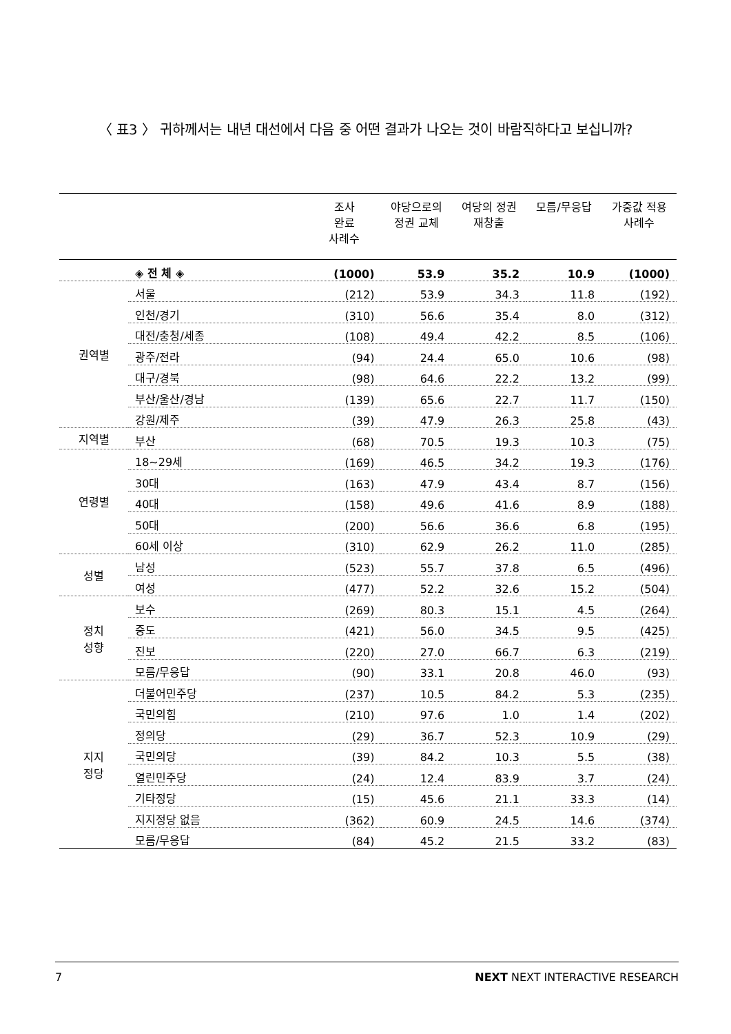〈 표3 〉 귀하께서는 내년 대선에서 다음 중 어떤 결과가 나오는 것이 바람직하다고 보십니까?
| | | 조사 완료 사례수 | 야당으로의 정권 교체 | 여당의 정권 재창출 | 모름/무응답 | 가중값 적용 사례수 |
| --- | --- | --- | --- | --- | --- | --- |
| | ◈ 전 체 ◈ | (1000) | 53.9 | 35.2 | 10.9 | (1000) |
| 권역별 | 서울 | (212) | 53.9 | 34.3 | 11.8 | (192) |
| | 인천/경기 | (310) | 56.6 | 35.4 | 8.0 | (312) |
| | 대전/충청/세종 | (108) | 49.4 | 42.2 | 8.5 | (106) |
| | 광주/전라 | (94) | 24.4 | 65.0 | 10.6 | (98) |
| | 대구/경북 | (98) | 64.6 | 22.2 | 13.2 | (99) |
| | 부산/울산/경남 | (139) | 65.6 | 22.7 | 11.7 | (150) |
| | 강원/제주 | (39) | 47.9 | 26.3 | 25.8 | (43) |
| 지역별 | 부산 | (68) | 70.5 | 19.3 | 10.3 | (75) |
| 연령별 | 18~29세 | (169) | 46.5 | 34.2 | 19.3 | (176) |
| | 30대 | (163) | 47.9 | 43.4 | 8.7 | (156) |
| | 40대 | (158) | 49.6 | 41.6 | 8.9 | (188) |
| | 50대 | (200) | 56.6 | 36.6 | 6.8 | (195) |
| | 60세 이상 | (310) | 62.9 | 26.2 | 11.0 | (285) |
| 성별 | 남성 | (523) | 55.7 | 37.8 | 6.5 | (496) |
| | 여성 | (477) | 52.2 | 32.6 | 15.2 | (504) |
| 정치 성향 | 보수 | (269) | 80.3 | 15.1 | 4.5 | (264) |
| | 중도 | (421) | 56.0 | 34.5 | 9.5 | (425) |
| | 진보 | (220) | 27.0 | 66.7 | 6.3 | (219) |
| | 모름/무응답 | (90) | 33.1 | 20.8 | 46.0 | (93) |
| 지지 정당 | 더불어민주당 | (237) | 10.5 | 84.2 | 5.3 | (235) |
| | 국민의힘 | (210) | 97.6 | 1.0 | 1.4 | (202) |
| | 정의당 | (29) | 36.7 | 52.3 | 10.9 | (29) |
| | 국민의당 | (39) | 84.2 | 10.3 | 5.5 | (38) |
| | 열린민주당 | (24) | 12.4 | 83.9 | 3.7 | (24) |
| | 기타정당 | (15) | 45.6 | 21.1 | 33.3 | (14) |
| | 지지정당 없음 | (362) | 60.9 | 24.5 | 14.6 | (374) |
| | 모름/무응답 | (84) | 45.2 | 21.5 | 33.2 | (83) |
7 NEXT NEXT INTERACTIVE RESEARCH